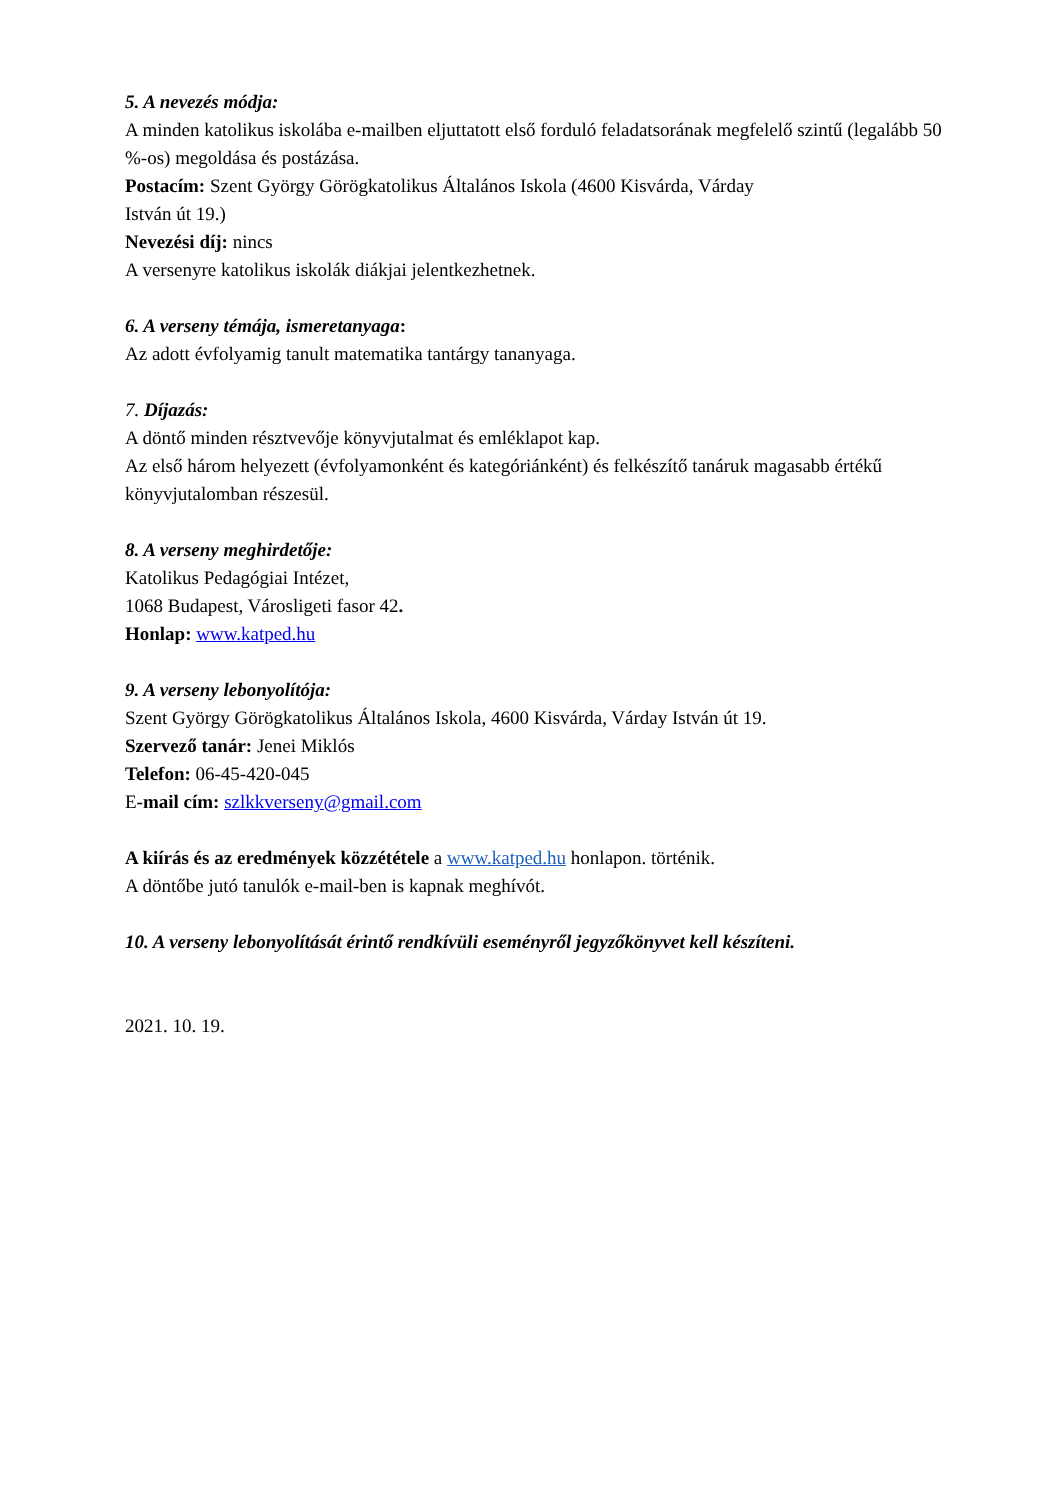5. A nevezés módja:
A minden katolikus iskolába e-mailben eljuttatott első forduló feladatsorának megfelelő szintű (legalább 50 %-os) megoldása és postázása.
Postacím: Szent György Görögkatolikus Általános Iskola (4600 Kisvárda, Várday
István út 19.)
Nevezési díj: nincs
A versenyre katolikus iskolák diákjai jelentkezhetnek.
6. A verseny témája, ismeretanyaga:
Az adott évfolyamig tanult matematika tantárgy tananyaga.
7. Díjazás:
A döntő minden résztvevője könyvjutalmat és emléklapot kap.
Az első három helyezett (évfolyamonként és kategóriánként) és felkészítő tanáruk magasabb értékű könyvjutalomban részesül.
8. A verseny meghirdetője:
Katolikus Pedagógiai Intézet,
1068 Budapest, Városligeti fasor 42.
Honlap: www.katped.hu
9. A verseny lebonyolítója:
Szent György Görögkatolikus Általános Iskola, 4600 Kisvárda, Várday István út 19.
Szervező tanár: Jenei Miklós
Telefon: 06-45-420-045
E-mail cím: szlkkverseny@gmail.com
A kiírás és az eredmények közzététele a www.katped.hu honlapon. történik.
A döntőbe jutó tanulók e-mail-ben is kapnak meghívót.
10. A verseny lebonyolítását érintő rendkívüli eseményről jegyzőkönyvet kell készíteni.
2021. 10. 19.